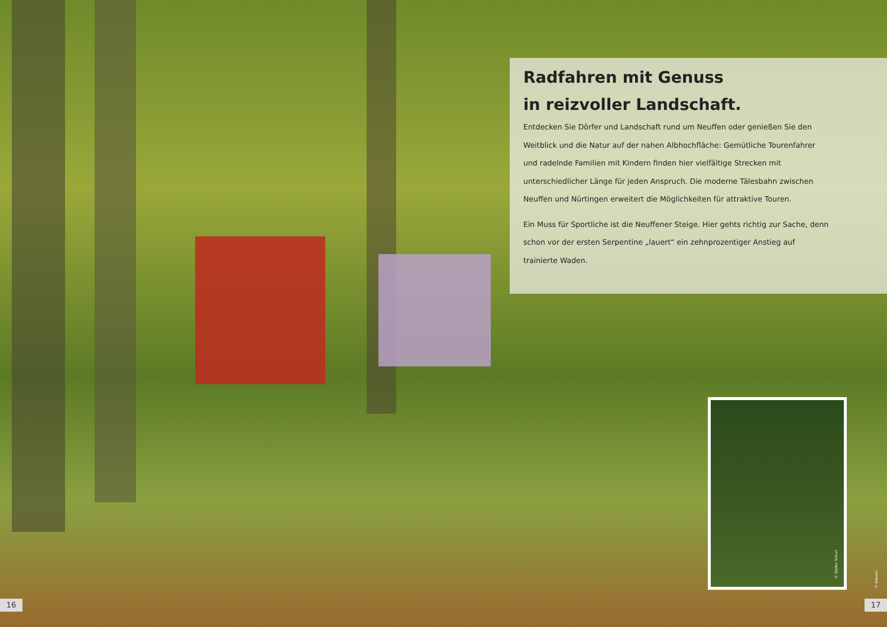Radfahren mit Genuss
in reizvoller Landschaft.
Entdecken Sie Dörfer und Landschaft rund um Neuffen oder genießen Sie den Weitblick und die Natur auf der nahen Albhochfläche: Gemütliche Tourenfahrer und radelnde Familien mit Kindern finden hier vielfältige Strecken mit unterschiedlicher Länge für jeden Anspruch. Die moderne Tälesbahn zwischen Neuffen und Nürtingen erweitert die Möglichkeiten für attraktive Touren.
Ein Muss für Sportliche ist die Neuffener Steige. Hier gehts richtig zur Sache, denn schon vor der ersten Serpentine „lauert“ ein zehnprozentiger Anstieg auf trainierte Waden.
© Stefan Schurr
© Kzenon
16 17